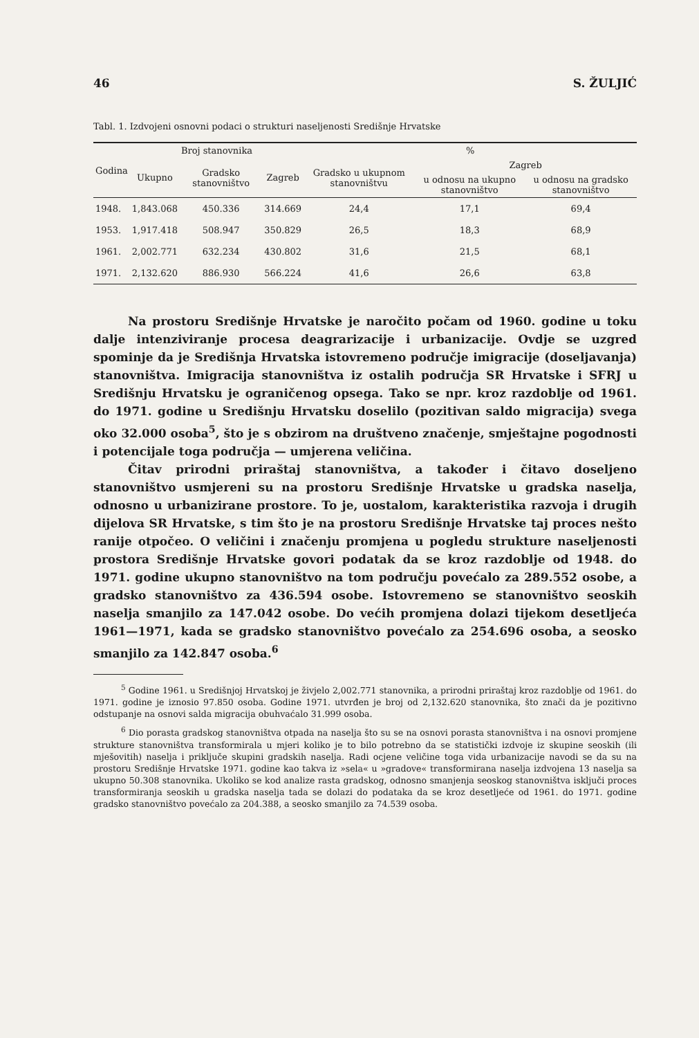46 S. ŽULJIĆ
Tabl. 1. Izdvojeni osnovni podaci o strukturi naseljenosti Središnje Hrvatske
| Godina | Broj stanovnika | | | % | | |
| --- | --- | --- | --- | --- | --- | --- |
| | Ukupno | Gradsko stanovništvo | Zagreb | Gradsko u ukupnom stanovništvu | Zagreb | |
| | | | | | u odnosu na ukupno stanovništvo | u odnosu na gradsko stanovništvo |
| 1948. | 1,843.068 | 450.336 | 314.669 | 24,4 | 17,1 | 69,4 |
| 1953. | 1,917.418 | 508.947 | 350.829 | 26,5 | 18,3 | 68,9 |
| 1961. | 2,002.771 | 632.234 | 430.802 | 31,6 | 21,5 | 68,1 |
| 1971. | 2,132.620 | 886.930 | 566.224 | 41,6 | 26,6 | 63,8 |
Na prostoru Središnje Hrvatske je naročito počam od 1960. godine u toku dalje intenziviranje procesa deagrarizacije i urbanizacije. Ovdje se uzgred spominje da je Središnja Hrvatska istovremeno područje imigracije (doseljavanja) stanovništva. Imigracija stanovništva iz ostalih područja SR Hrvatske i SFRJ u Središnju Hrvatsku je ograničenog opsega. Tako se npr. kroz razdoblje od 1961. do 1971. godine u Središnju Hrvatsku doselilo (pozitivan saldo migracija) svega oko 32.000 osoba<sup>5</sup>, što je s obzirom na društveno značenje, smještajne pogodnosti i potencijale toga područja — umjerena veličina.
Čitav prirodni priraštaj stanovništva, a također i čitavo doseljeno stanovništvo usmjereni su na prostoru Središnje Hrvatske u gradska naselja, odnosno u urbanizirane prostore. To je, uostalom, karakteristika razvoja i drugih dijelova SR Hrvatske, s tim što je na prostoru Središnje Hrvatske taj proces nešto ranije otpočeo. O veličini i značenju promjena u pogledu strukture naseljenosti prostora Središnje Hrvatske govori podatak da se kroz razdoblje od 1948. do 1971. godine ukupno stanovništvo na tom području povećalo za 289.552 osobe, a gradsko stanovništvo za 436.594 osobe. Istovremeno se stanovništvo seoskih naselja smanjilo za 147.042 osobe. Do većih promjena dolazi tijekom desetljeća 1961—1971, kada se gradsko stanovništvo povećalo za 254.696 osoba, a seosko smanjilo za 142.847 osoba.<sup>6</sup>
<sup>5</sup> Godine 1961. u Središnjoj Hrvatskoj je živjelo 2,002.771 stanovnika, a prirodni priraštaj kroz razdoblje od 1961. do 1971. godine je iznosio 97.850 osoba. Godine 1971. utvrđen je broj od 2,132.620 stanovnika, što znači da je pozitivno odstupanje na osnovi salda migracija obuhvaćalo 31.999 osoba.
<sup>6</sup> Dio porasta gradskog stanovništva otpada na naselja što su se na osnovi porasta stanovništva i na osnovi promjene strukture stanovništva transformirala u mjeri koliko je to bilo potrebno da se statistički izdvoje iz skupine seoskih (ili mješovitih) naselja i priključe skupini gradskih naselja. Radi ocjene veličine toga vida urbanizacije navodi se da su na prostoru Središnje Hrvatske 1971. godine kao takva iz »sela« u »gradove« transformirana naselja izdvojena 13 naselja sa ukupno 50.308 stanovnika. Ukoliko se kod analize rasta gradskog, odnosno smanjenja seoskog stanovništva isključi proces transformiranja seoskih u gradska naselja tada se dolazi do podataka da se kroz desetljeće od 1961. do 1971. godine gradsko stanovništvo povećalo za 204.388, a seosko smanjilo za 74.539 osoba.